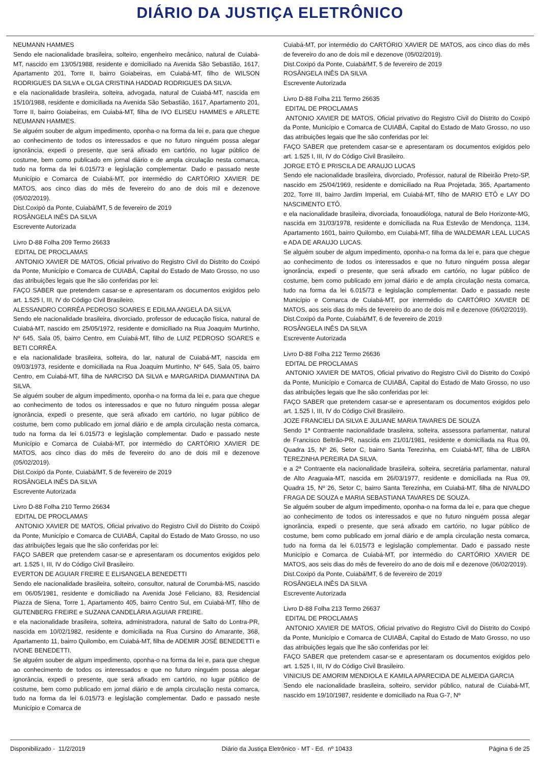DIÁRIO DA JUSTIÇA ELETRÔNICO
NEUMANN HAMMES
Sendo ele nacionalidade brasileira, solteiro, engenheiro mecânico, natural de Cuiabá-MT, nascido em 13/05/1988, residente e domiciliado na Avenida São Sebastião, 1617, Apartamento 201, Torre II, bairro Goiabeiras, em Cuiabá-MT, filho de WILSON RODRIGUES DA SILVA e OLGA CRISTINA HADDAD RODRIGUES DA SILVA.
e ela nacionalidade brasileira, solteira, advogada, natural de Cuiabá-MT, nascida em 15/10/1988, residente e domiciliada na Avenida São Sebastião, 1617, Apartamento 201, Torre II, bairro Goiabeiras, em Cuiabá-MT, filha de IVO ELISEU HAMMES e ARLETE NEUMANN HAMMES.
Se alguém souber de algum impedimento, oponha-o na forma da lei e, para que chegue ao conhecimento de todos os interessados e que no futuro ninguém possa alegar ignorância, expedi o presente, que será afixado em cartório, no lugar público de costume, bem como publicado em jornal diário e de ampla circulação nesta comarca, tudo na forma da lei 6.015/73 e legislação complementar. Dado e passado neste Município e Comarca de Cuiabá-MT, por intermédio do CARTÓRIO XAVIER DE MATOS, aos cinco dias do mês de fevereiro do ano de dois mil e dezenove (05/02/2019).
Dist.Coxipó da Ponte, Cuiabá/MT, 5 de fevereiro de 2019
ROSÂNGELA INÊS DA SILVA
Escrevente Autorizada
Livro D-88 Folha 209 Termo 26633
EDITAL DE PROCLAMAS
ANTONIO XAVIER DE MATOS, Oficial privativo do Registro Civil do Distrito do Coxipó da Ponte, Município e Comarca de CUIABÁ, Capital do Estado de Mato Grosso, no uso das atribuições legais que lhe são conferidas por lei:
FAÇO SABER que pretendem casar-se e apresentaram os documentos exigidos pelo art. 1.525 I, III, IV do Código Civil Brasileiro.
ALESSANDRO CORRÊA PEDROSO SOARES E EDILMA ANGELA DA SILVA
Sendo ele nacionalidade brasileira, divorciado, professor de educação física, natural de Cuiabá-MT, nascido em 25/05/1972, residente e domiciliado na Rua Joaquim Murtinho, Nº 645, Sala 05, bairro Centro, em Cuiabá-MT, filho de LUIZ PEDROSO SOARES e BETI CORRÊA.
e ela nacionalidade brasileira, solteira, do lar, natural de Cuiabá-MT, nascida em 09/03/1973, residente e domiciliada na Rua Joaquim Murtinho, Nº 645, Sala 05, bairro Centro, em Cuiabá-MT, filha de NARCISO DA SILVA e MARGARIDA DIAMANTINA DA SILVA.
Se alguém souber de algum impedimento, oponha-o na forma da lei e, para que chegue ao conhecimento de todos os interessados e que no futuro ninguém possa alegar ignorância, expedi o presente, que será afixado em cartório, no lugar público de costume, bem como publicado em jornal diário e de ampla circulação nesta comarca, tudo na forma da lei 6.015/73 e legislação complementar. Dado e passado neste Município e Comarca de Cuiabá-MT, por intermédio do CARTÓRIO XAVIER DE MATOS, aos cinco dias do mês de fevereiro do ano de dois mil e dezenove (05/02/2019).
Dist.Coxipó da Ponte, Cuiabá/MT, 5 de fevereiro de 2019
ROSÂNGELA INÊS DA SILVA
Escrevente Autorizada
Livro D-88 Folha 210 Termo 26634
EDITAL DE PROCLAMAS
ANTONIO XAVIER DE MATOS, Oficial privativo do Registro Civil do Distrito do Coxipó da Ponte, Município e Comarca de CUIABÁ, Capital do Estado de Mato Grosso, no uso das atribuições legais que lhe são conferidas por lei:
FAÇO SABER que pretendem casar-se e apresentaram os documentos exigidos pelo art. 1.525 I, III, IV do Código Civil Brasileiro.
EVERTON DE AGUIAR FREIRE E ELISANGELA BENEDETTI
Sendo ele nacionalidade brasileira, solteiro, consultor, natural de Corumbá-MS, nascido em 06/05/1981, residente e domiciliado na Avenida José Feliciano, 83, Residencial Piazza de Siena, Torre 1, Apartamento 405, bairro Centro Sul, em Cuiabá-MT, filho de GUTENBERG FREIRE e SUZANA CANDELÁRIA AGUIAR FREIRE.
e ela nacionalidade brasileira, solteira, administradora, natural de Salto do Lontra-PR, nascida em 10/02/1982, residente e domiciliada na Rua Cursino do Amarante, 368, Apartamento 11, bairro Quilombo, em Cuiabá-MT, filha de ADEMIR JOSÉ BENEDETTI e IVONE BENEDETTI.
Se alguém souber de algum impedimento, oponha-o na forma da lei e, para que chegue ao conhecimento de todos os interessados e que no futuro ninguém possa alegar ignorância, expedi o presente, que será afixado em cartório, no lugar público de costume, bem como publicado em jornal diário e de ampla circulação nesta comarca, tudo na forma da lei 6.015/73 e legislação complementar. Dado e passado neste Município e Comarca de
Cuiabá-MT, por intermédio do CARTÓRIO XAVIER DE MATOS, aos cinco dias do mês de fevereiro do ano de dois mil e dezenove (05/02/2019).
Dist.Coxipó da Ponte, Cuiabá/MT, 5 de fevereiro de 2019
ROSÂNGELA INÊS DA SILVA
Escrevente Autorizada
Livro D-88 Folha 211 Termo 26635
EDITAL DE PROCLAMAS
ANTONIO XAVIER DE MATOS, Oficial privativo do Registro Civil do Distrito do Coxipó da Ponte, Município e Comarca de CUIABÁ, Capital do Estado de Mato Grosso, no uso das atribuições legais que lhe são conferidas por lei:
FAÇO SABER que pretendem casar-se e apresentaram os documentos exigidos pelo art. 1.525 I, III, IV do Código Civil Brasileiro.
JORGE ETÔ E PRISCILA DE ARAUJO LUCAS
Sendo ele nacionalidade brasileira, divorciado, Professor, natural de Ribeirão Preto-SP, nascido em 25/04/1969, residente e domiciliado na Rua Projetada, 365, Apartamento 202, Torre III, bairro Jardim Imperial, em Cuiabá-MT, filho de MARIO ETÔ e LAY DO NASCIMENTO ETÔ.
e ela nacionalidade brasileira, divorciada, fonoaudióloga, natural de Belo Horizonte-MG, nascida em 31/03/1978, residente e domiciliada na Rua Estevão de Mendonça, 1134, Apartamento 1601, bairro Quilombo, em Cuiabá-MT, filha de WALDEMAR LEAL LUCAS e ADA DE ARAUJO LUCAS.
Se alguém souber de algum impedimento, oponha-o na forma da lei e, para que chegue ao conhecimento de todos os interessados e que no futuro ninguém possa alegar ignorância, expedi o presente, que será afixado em cartório, no lugar público de costume, bem como publicado em jornal diário e de ampla circulação nesta comarca, tudo na forma da lei 6.015/73 e legislação complementar. Dado e passado neste Município e Comarca de Cuiabá-MT, por intermédio do CARTÓRIO XAVIER DE MATOS, aos seis dias do mês de fevereiro do ano de dois mil e dezenove (06/02/2019).
Dist.Coxipó da Ponte, Cuiabá/MT, 6 de fevereiro de 2019
ROSÂNGELA INÊS DA SILVA
Escrevente Autorizada
Livro D-88 Folha 212 Termo 26636
EDITAL DE PROCLAMAS
ANTONIO XAVIER DE MATOS, Oficial privativo do Registro Civil do Distrito do Coxipó da Ponte, Município e Comarca de CUIABÁ, Capital do Estado de Mato Grosso, no uso das atribuições legais que lhe são conferidas por lei:
FAÇO SABER que pretendem casar-se e apresentaram os documentos exigidos pelo art. 1.525 I, III, IV do Código Civil Brasileiro.
JOZE FRANCIELI DA SILVA E JULIANE MARIA TAVARES DE SOUZA
Sendo 1ª Contraente nacionalidade brasileira, solteira, assessora parlamentar, natural de Francisco Beltrão-PR, nascida em 21/01/1981, residente e domiciliada na Rua 09, Quadra 15, Nº 26, Setor C, bairro Santa Terezinha, em Cuiabá-MT, filha de LIBRA TEREZINHA PEREIRA DA SILVA.
e a 2ª Contraente ela nacionalidade brasileira, solteira, secretária parlamentar, natural de Alto Araguaia-MT, nascida em 26/03/1977, residente e domiciliada na Rua 09, Quadra 15, Nº 26, Setor C, bairro Santa Terezinha, em Cuiabá-MT, filha de NIVALDO FRAGA DE SOUZA e MARIA SEBASTIANA TAVARES DE SOUZA.
Se alguém souber de algum impedimento, oponha-o na forma da lei e, para que chegue ao conhecimento de todos os interessados e que no futuro ninguém possa alegar ignorância, expedi o presente, que será afixado em cartório, no lugar público de costume, bem como publicado em jornal diário e de ampla circulação nesta comarca, tudo na forma da lei 6.015/73 e legislação complementar. Dado e passado neste Município e Comarca de Cuiabá-MT, por intermédio do CARTÓRIO XAVIER DE MATOS, aos seis dias do mês de fevereiro do ano de dois mil e dezenove (06/02/2019).
Dist.Coxipó da Ponte, Cuiabá/MT, 6 de fevereiro de 2019
ROSÂNGELA INÊS DA SILVA
Escrevente Autorizada
Livro D-88 Folha 213 Termo 26637
EDITAL DE PROCLAMAS
ANTONIO XAVIER DE MATOS, Oficial privativo do Registro Civil do Distrito do Coxipó da Ponte, Município e Comarca de CUIABÁ, Capital do Estado de Mato Grosso, no uso das atribuições legais que lhe são conferidas por lei:
FAÇO SABER que pretendem casar-se e apresentaram os documentos exigidos pelo art. 1.525 I, III, IV do Código Civil Brasileiro.
VINICIUS DE AMORIM MENDIOLA E KAMILA APARECIDA DE ALMEIDA GARCIA
Sendo ele nacionalidade brasileira, solteiro, servidor público, natural de Cuiabá-MT, nascido em 19/10/1987, residente e domiciliado na Rua G-7, Nº
Disponibilizado - 11/2/2019 Diário da Justiça Eletrônico - MT - Ed. nº 10433 Página 6 de 25